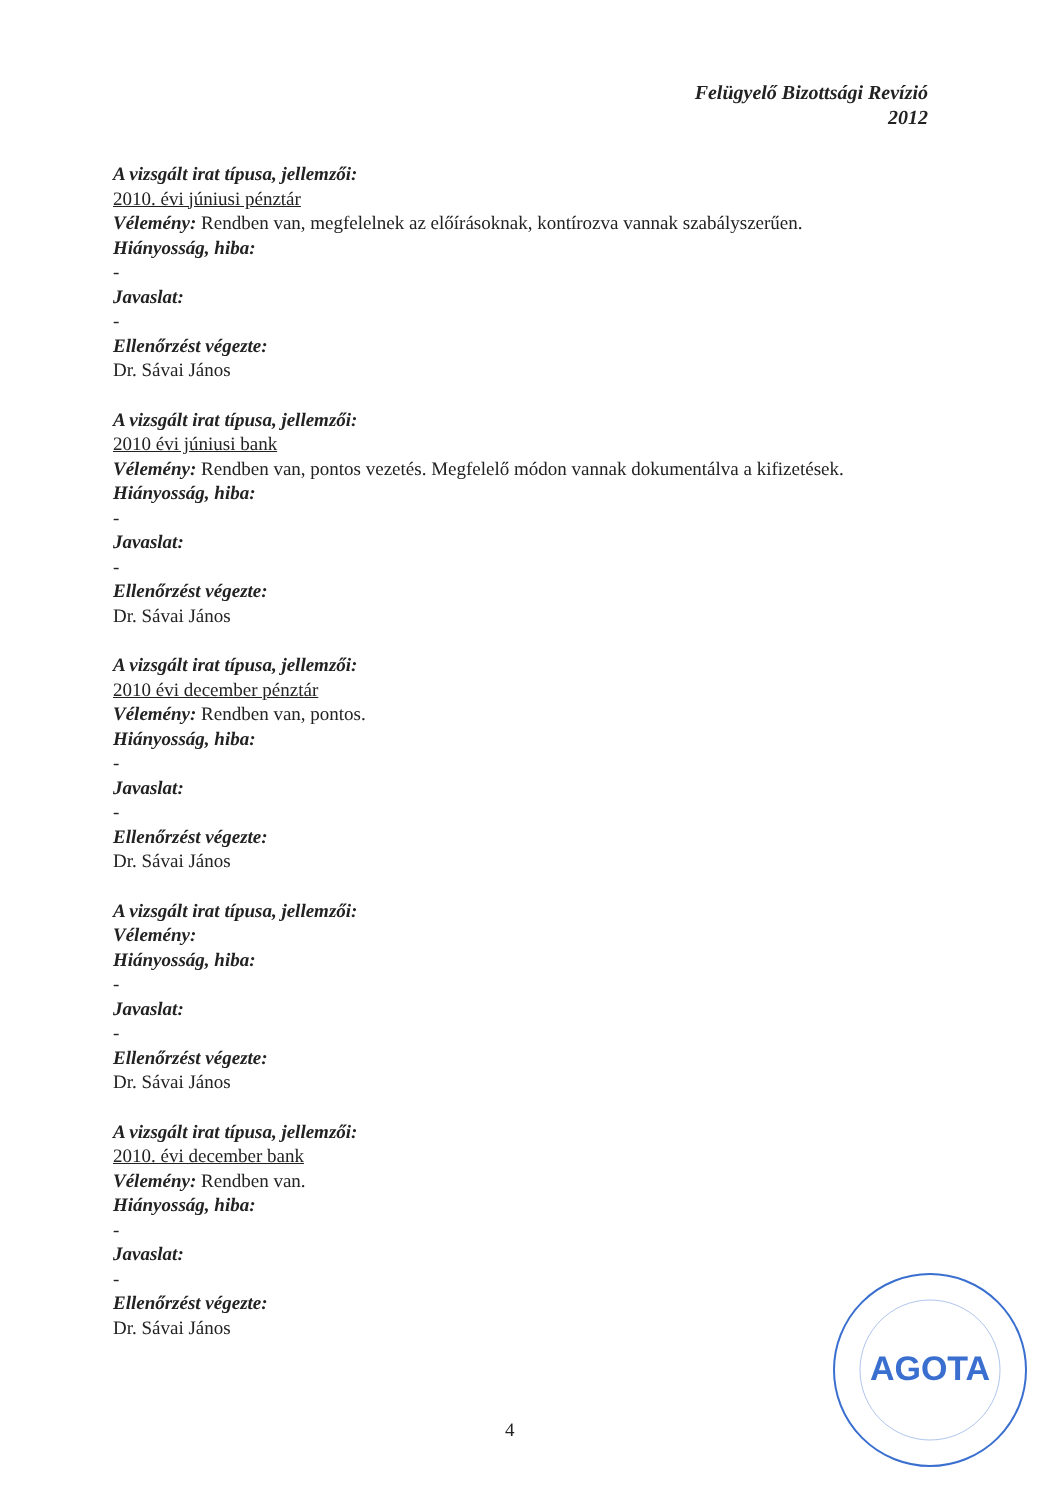Felügyelő Bizottsági Revízió
2012
A vizsgált irat típusa, jellemzői:
2010. évi júniusi pénztár
Vélemény: Rendben van, megfelelnek az előírásoknak, kontírozva vannak szabályszerűen.
Hiányosság, hiba:
-
Javaslat:
-
Ellenőrzést végezte:
Dr. Sávai János
A vizsgált irat típusa, jellemzői:
2010 évi júniusi bank
Vélemény: Rendben van, pontos vezetés. Megfelelő módon vannak dokumentálva a kifizetések.
Hiányosság, hiba:
-
Javaslat:
-
Ellenőrzést végezte:
Dr. Sávai János
A vizsgált irat típusa, jellemzői:
2010 évi december pénztár
Vélemény: Rendben van, pontos.
Hiányosság, hiba:
-
Javaslat:
-
Ellenőrzést végezte:
Dr. Sávai János
A vizsgált irat típusa, jellemzői:
Vélemény:
Hiányosság, hiba:
-
Javaslat:
-
Ellenőrzést végezte:
Dr. Sávai János
A vizsgált irat típusa, jellemzői:
2010. évi december bank
Vélemény: Rendben van.
Hiányosság, hiba:
-
Javaslat:
-
Ellenőrzést végezte:
Dr. Sávai János
4
AGOTA